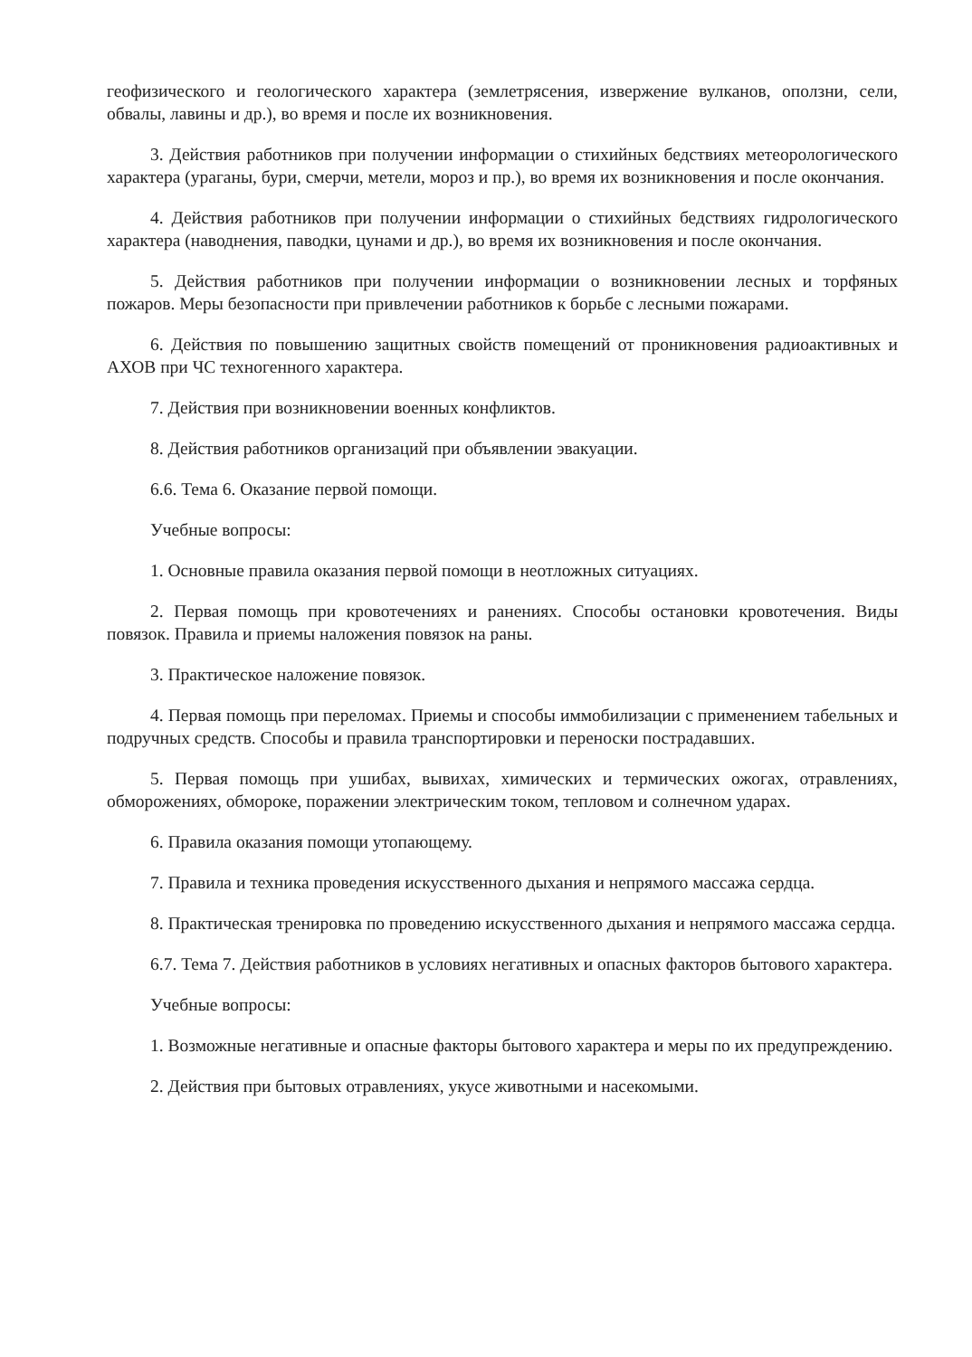геофизического и геологического характера (землетрясения, извержение вулканов, оползни, сели, обвалы, лавины и др.), во время и после их возникновения.
3. Действия работников при получении информации о стихийных бедствиях метеорологического характера (ураганы, бури, смерчи, метели, мороз и пр.), во время их возникновения и после окончания.
4. Действия работников при получении информации о стихийных бедствиях гидрологического характера (наводнения, паводки, цунами и др.), во время их возникновения и после окончания.
5. Действия работников при получении информации о возникновении лесных и торфяных пожаров. Меры безопасности при привлечении работников к борьбе с лесными пожарами.
6. Действия по повышению защитных свойств помещений от проникновения радиоактивных и АХОВ при ЧС техногенного характера.
7. Действия при возникновении военных конфликтов.
8. Действия работников организаций при объявлении эвакуации.
6.6. Тема 6. Оказание первой помощи.
Учебные вопросы:
1. Основные правила оказания первой помощи в неотложных ситуациях.
2. Первая помощь при кровотечениях и ранениях. Способы остановки кровотечения. Виды повязок. Правила и приемы наложения повязок на раны.
3. Практическое наложение повязок.
4. Первая помощь при переломах. Приемы и способы иммобилизации с применением табельных и подручных средств. Способы и правила транспортировки и переноски пострадавших.
5. Первая помощь при ушибах, вывихах, химических и термических ожогах, отравлениях, обморожениях, обмороке, поражении электрическим током, тепловом и солнечном ударах.
6. Правила оказания помощи утопающему.
7. Правила и техника проведения искусственного дыхания и непрямого массажа сердца.
8. Практическая тренировка по проведению искусственного дыхания и непрямого массажа сердца.
6.7. Тема 7. Действия работников в условиях негативных и опасных факторов бытового характера.
Учебные вопросы:
1. Возможные негативные и опасные факторы бытового характера и меры по их предупреждению.
2. Действия при бытовых отравлениях, укусе животными и насекомыми.